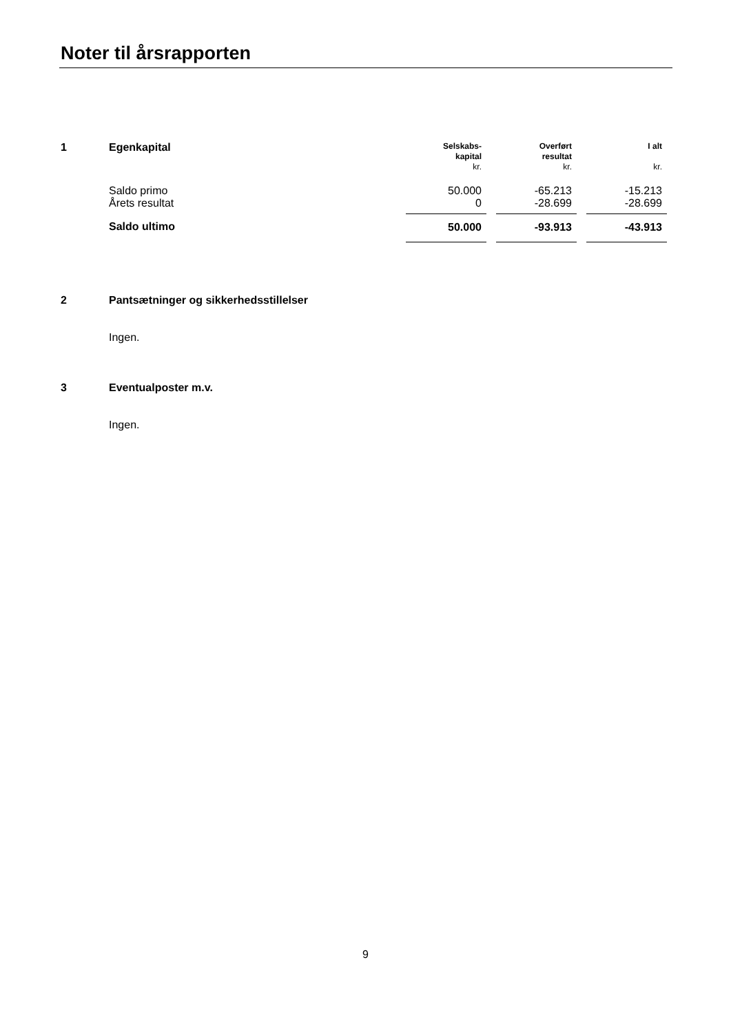Noter til årsrapporten
| 1 | Egenkapital | Selskabs- kapital kr. | | Overført resultat kr. | | I alt kr. |
| | Saldo primo | 50.000 | | -65.213 | | -15.213 |
| | Årets resultat | 0 | | -28.699 | | -28.699 |
| | Saldo ultimo | 50.000 | | -93.913 | | -43.913 |
2 Pantsætninger og sikkerhedsstillelser
Ingen.
3 Eventualposter m.v.
Ingen.
9